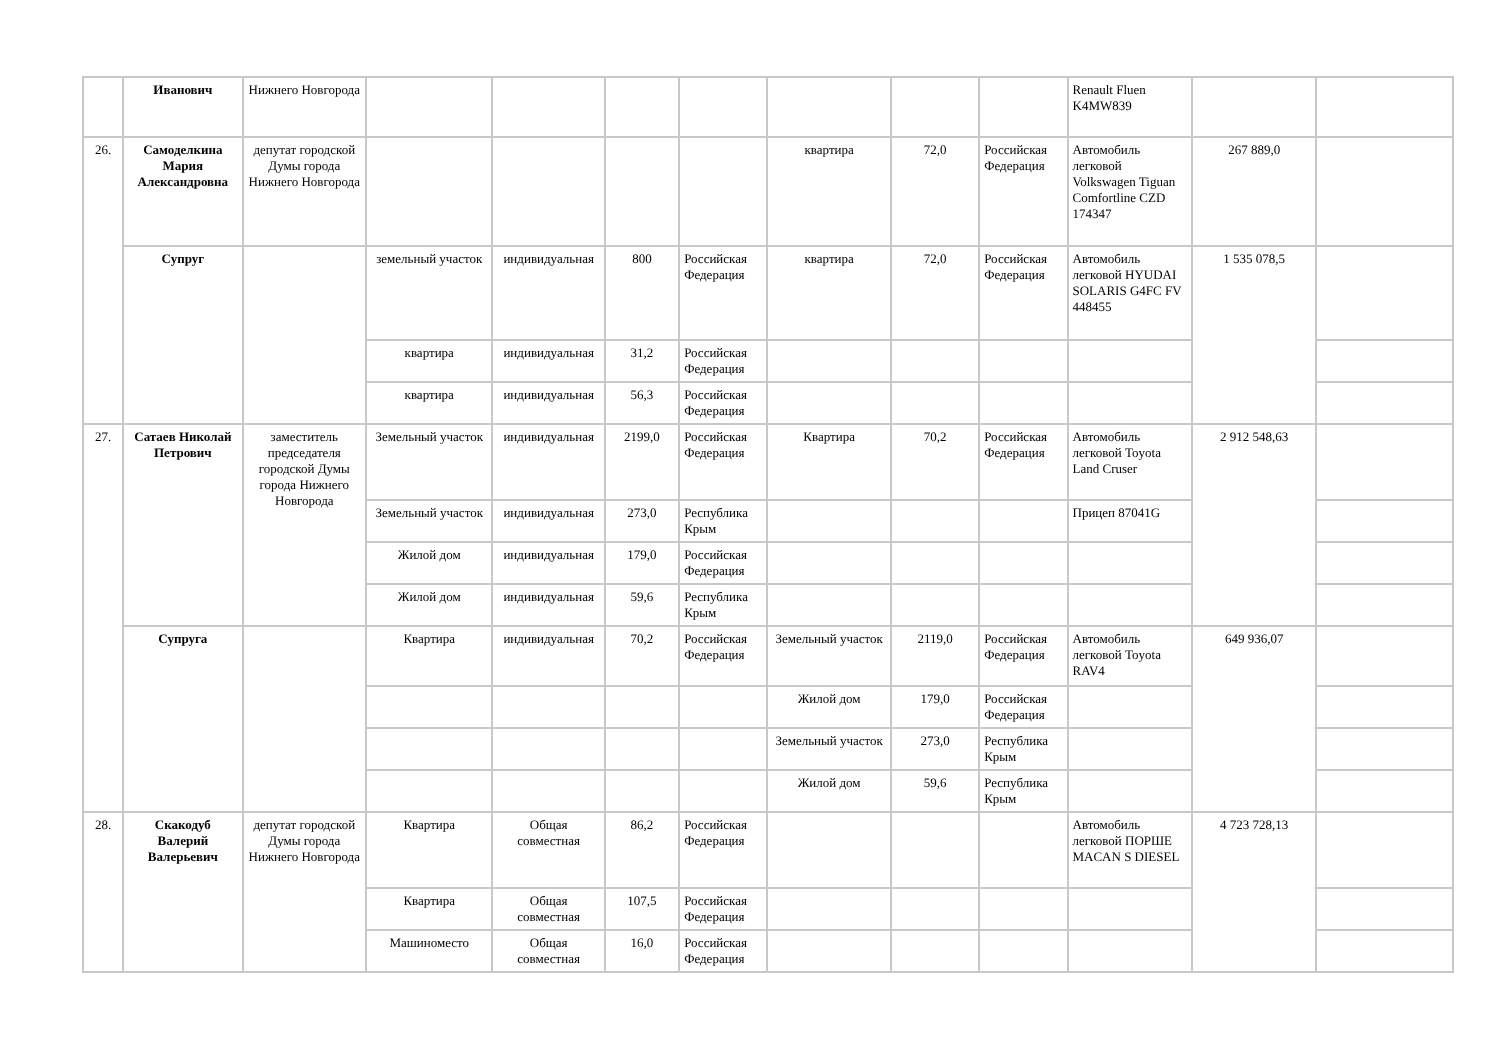| | Иванович | Нижнего Новгорода | | | | | | | | Renault Fluen K4MW839 | | |
| 26. | Самоделкина Мария Александровна | депутат городской Думы города Нижнего Новгорода | | | | | квартира | 72,0 | Российская Федерация | Автомобиль легковой Volkswagen Tiguan Comfortline CZD 174347 | 267 889,0 | |
| | Супруг | | земельный участок | индивидуальная | 800 | Российская Федерация | квартира | 72,0 | Российская Федерация | Автомобиль легковой HYUDAI SOLARIS G4FC FV 448455 | 1 535 078,5 | |
| | | | квартира | индивидуальная | 31,2 | Российская Федерация | | | | | | |
| | | | квартира | индивидуальная | 56,3 | Российская Федерация | | | | | | |
| 27. | Сатаев Николай Петрович | заместитель председателя городской Думы города Нижнего Новгорода | Земельный участок | индивидуальная | 2199,0 | Российская Федерация | Квартира | 70,2 | Российская Федерация | Автомобиль легковой Toyota Land Cruser | 2 912 548,63 | |
| | | | Земельный участок | индивидуальная | 273,0 | Республика Крым | | | | Прицеп 87041G | | |
| | | | Жилой дом | индивидуальная | 179,0 | Российская Федерация | | | | | | |
| | | | Жилой дом | индивидуальная | 59,6 | Республика Крым | | | | | | |
| | Супруга | | Квартира | индивидуальная | 70,2 | Российская Федерация | Земельный участок | 2119,0 | Российская Федерация | Автомобиль легковой Toyota RAV4 | 649 936,07 | |
| | | | | | | | Жилой дом | 179,0 | Российская Федерация | | | |
| | | | | | | | Земельный участок | 273,0 | Республика Крым | | | |
| | | | | | | | Жилой дом | 59,6 | Республика Крым | | | |
| 28. | Скакодуб Валерий Валерьевич | депутат городской Думы города Нижнего Новгорода | Квартира | Общая совместная | 86,2 | Российская Федерация | | | | Автомобиль легковой ПОРШЕ MACAN S DIESEL | 4 723 728,13 | |
| | | | Квартира | Общая совместная | 107,5 | Российская Федерация | | | | | | |
| | | | Машиноместо | Общая совместная | 16,0 | Российская Федерация | | | | | | |